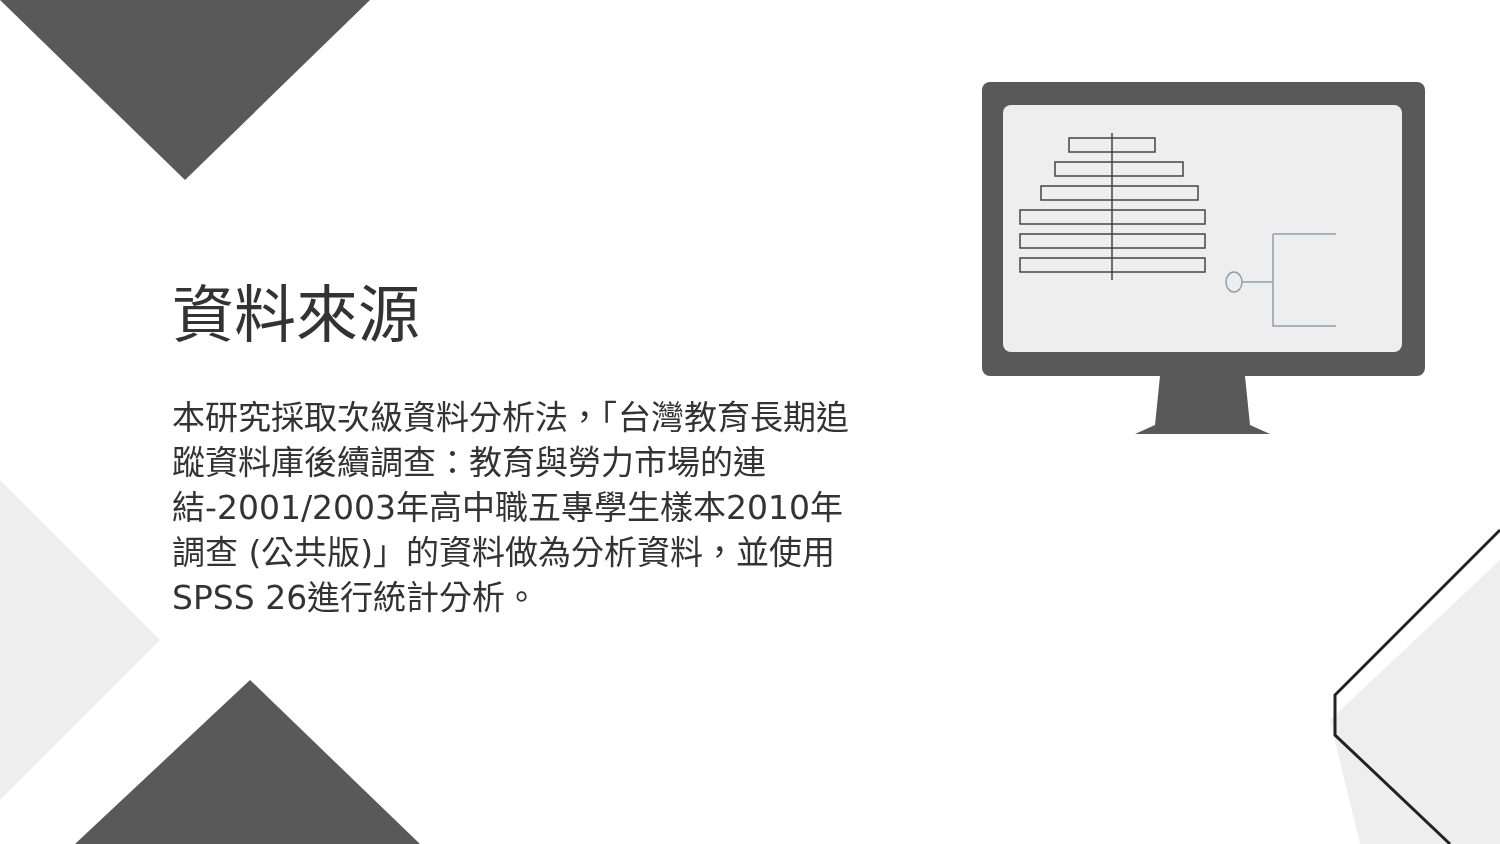資料來源
本研究採取次級資料分析法，「台灣教育長期追蹤資料庫後續調查：教育與勞力市場的連結-2001/2003年高中職五專學生樣本2010年調查 (公共版)」的資料做為分析資料，並使用SPSS 26進行統計分析。